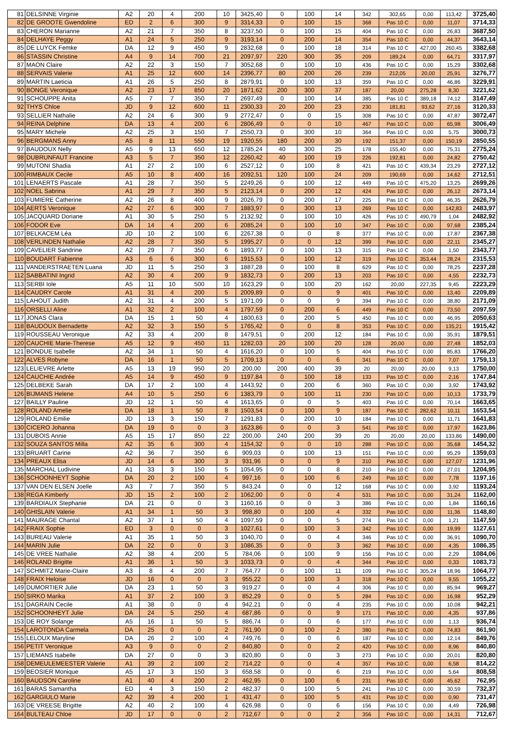| 81 | DELSINNE Virginie | A2 | 20 | 4 | 200 | 10 | 3425,40 | 0 | 100 | 14 | 342 | 302,65 | 0,00 | 113,42 | 3725,40 |
| 82 | DE GROOTE Gwendoline | ED | 2 | 6 | 300 | 9 | 3314,33 | 0 | 100 | 15 | 368 | Pas 10 C | 0,00 | 11,07 | 3714,33 |
| 83 | CHERON Marianne | A2 | 21 | 7 | 350 | 8 | 3237,50 | 0 | 100 | 15 | 404 | Pas 10 C | 0,00 | 26,83 | 3687,50 |
| 84 | DELHAYE Peggy | A1 | 24 | 5 | 250 | 9 | 3193,14 | 0 | 200 | 14 | 354 | Pas 10 C | 0,00 | 44,37 | 3643,14 |
| 85 | DE LUYCK Femke | DA | 12 | 9 | 450 | 9 | 2832,68 | 0 | 100 | 18 | 314 | Pas 10 C | 427,00 | 260,45 | 3382,68 |
| 86 | STASSIN Christine | A4 | 9 | 14 | 700 | 21 | 2097,97 | 220 | 300 | 35 | 209 | 189,24 | 0,00 | 64,71 | 3317,97 |
| 87 | MAON Claire | A2 | 22 | 3 | 150 | 7 | 3052,68 | 0 | 100 | 10 | 436 | Pas 10 C | 0,00 | 15,29 | 3302,68 |
| 88 | SERVAIS Valerie | A1 | 25 | 12 | 600 | 14 | 2396,77 | 80 | 200 | 26 | 239 | 212,05 | 20,00 | 25,91 | 3276,77 |
| 89 | MARTIN Laeticia | A1 | 26 | 5 | 250 | 8 | 2879,91 | 0 | 100 | 13 | 359 | Pas 10 C | 0,00 | 46,86 | 3229,91 |
| 90 | BONGE Veronique | A2 | 23 | 17 | 850 | 20 | 1871,62 | 200 | 300 | 37 | 187 | 20,00 | 275,28 | 8,30 | 3221,62 |
| 91 | SCHOUPPE Anita | A5 | 7 | 7 | 350 | 7 | 2697,49 | 0 | 100 | 14 | 385 | Pas 10 C | 389,18 | 74,12 | 3147,49 |
| 92 | THYS Chloe | JD | 9 | 12 | 600 | 11 | 2300,33 | 20 | 200 | 23 | 230 | 181,81 | 93,62 | 27,16 | 3120,33 |
| 93 | SELLIER Nathalie | A2 | 24 | 6 | 300 | 9 | 2772,47 | 0 | 0 | 15 | 308 | Pas 10 C | 0,00 | 47,87 | 3072,47 |
| 94 | REINA Delphine | DA | 13 | 4 | 200 | 6 | 2806,49 | 0 | 0 | 10 | 467 | Pas 10 C | 0,00 | 65,98 | 3006,49 |
| 95 | MARY Michele | A2 | 25 | 3 | 150 | 7 | 2550,73 | 0 | 300 | 10 | 364 | Pas 10 C | 0,00 | 5,75 | 3000,73 |
| 96 | BERGMANS Anny | A5 | 8 | 11 | 550 | 19 | 1920,55 | 180 | 200 | 30 | 192 | 151,37 | 0,00 | 150,19 | 2850,55 |
| 97 | BAUDOUX Nelly | A5 | 9 | 13 | 650 | 12 | 1785,24 | 40 | 300 | 25 | 178 | 155,40 | 0,00 | 75,31 | 2775,24 |
| 98 | DUBRUNFAUT Francine | A3 | 5 | 7 | 350 | 12 | 2260,42 | 40 | 100 | 19 | 226 | 192,81 | 0,00 | 24,82 | 2750,42 |
| 99 | MUTONI Shadia | A1 | 27 | 2 | 100 | 6 | 2527,12 | 0 | 100 | 8 | 421 | Pas 10 C | 439,34 | 23,29 | 2727,12 |
| 100 | RIMBAUX Cecile | A5 | 10 | 8 | 400 | 16 | 2092,51 | 120 | 100 | 24 | 209 | 190,69 | 0,00 | 14,62 | 2712,51 |
| 101 | LENAERTS Pascale | A1 | 28 | 7 | 350 | 5 | 2249,26 | 0 | 100 | 12 | 449 | Pas 10 C | 475,20 | 13,25 | 2699,26 |
| 102 | NOEL Sabrina | A1 | 29 | 7 | 350 | 5 | 2123,14 | 0 | 200 | 12 | 424 | Pas 10 C | 0,00 | 26,12 | 2673,14 |
| 103 | FUMIERE Catherine | A2 | 26 | 8 | 400 | 9 | 2026,79 | 0 | 200 | 17 | 225 | Pas 10 C | 0,00 | 46,35 | 2626,79 |
| 104 | AERTS Veronique | A2 | 27 | 6 | 300 | 7 | 1883,97 | 0 | 300 | 13 | 269 | Pas 10 C | 0,00 | 142,83 | 2483,97 |
| 105 | JACQUARD Doriane | A1 | 30 | 5 | 250 | 5 | 2132,92 | 0 | 100 | 10 | 426 | Pas 10 C | 490,79 | 1,04 | 2482,92 |
| 106 | FODOR Eve | DA | 14 | 4 | 200 | 6 | 2085,24 | 0 | 100 | 10 | 347 | Pas 10 C | 0,00 | 97,68 | 2385,24 |
| 107 | BELKACEM Léa | JD | 10 | 2 | 100 | 6 | 2267,38 | 0 | 0 | 8 | 377 | Pas 10 C | 0,00 | 17,87 | 2367,38 |
| 108 | VERLINDEN Nathalie | A2 | 28 | 7 | 350 | 5 | 1995,27 | 0 | 0 | 12 | 399 | Pas 10 C | 0,00 | 22,11 | 2345,27 |
| 109 | CAVELIER Sandrine | A2 | 29 | 7 | 350 | 6 | 1893,77 | 0 | 100 | 13 | 315 | Pas 10 C | 0,00 | 1,50 | 2343,77 |
| 110 | BOUDART Fabienne | A3 | 6 | 6 | 300 | 6 | 1915,53 | 0 | 100 | 12 | 319 | Pas 10 C | 353,44 | 28,24 | 2315,53 |
| 111 | VANDERSTRAETEN Luana | JD | 11 | 5 | 250 | 3 | 1887,28 | 0 | 100 | 8 | 629 | Pas 10 C | 0,00 | 78,25 | 2237,28 |
| 112 | SABBATINI Ingrid | A2 | 30 | 4 | 200 | 9 | 1832,73 | 0 | 200 | 13 | 203 | Pas 10 C | 0,00 | 4,55 | 2232,73 |
| 113 | SERBI Iole | A5 | 11 | 10 | 500 | 10 | 1623,29 | 0 | 100 | 20 | 162 | 20,00 | 227,35 | 9,45 | 2223,29 |
| 114 | CAUDRY Carole | A1 | 31 | 4 | 200 | 5 | 2009,89 | 0 | 0 | 9 | 401 | Pas 10 C | 0,00 | 13,40 | 2209,89 |
| 115 | LAHOUT Judith | A2 | 31 | 4 | 200 | 5 | 1971,09 | 0 | 0 | 9 | 394 | Pas 10 C | 0,00 | 38,80 | 2171,09 |
| 116 | ORSELLI Aline | A1 | 32 | 2 | 100 | 4 | 1797,59 | 0 | 200 | 6 | 449 | Pas 10 C | 0,00 | 73,50 | 2097,59 |
| 117 | JONAS Clara | DA | 15 | 1 | 50 | 4 | 1800,63 | 0 | 200 | 5 | 450 | Pas 10 C | 0,00 | 46,95 | 2050,63 |
| 118 | BAUDOUX Bernadette | A2 | 32 | 3 | 150 | 5 | 1765,42 | 0 | 0 | 8 | 353 | Pas 10 C | 0,00 | 135,21 | 1915,42 |
| 119 | ROUSSEAU Veronique | A2 | 33 | 4 | 200 | 8 | 1479,51 | 0 | 200 | 12 | 184 | Pas 10 C | 0,00 | 35,91 | 1879,51 |
| 120 | CAUCHIE Marie-Therese | A5 | 12 | 9 | 450 | 11 | 1282,03 | 20 | 100 | 20 | 128 | 20,00 | 0,00 | 27,48 | 1852,03 |
| 121 | BONDUE Isabelle | A2 | 34 | 1 | 50 | 4 | 1616,20 | 0 | 100 | 5 | 404 | Pas 10 C | 0,00 | 85,83 | 1766,20 |
| 122 | ALVES Robyne | DA | 16 | 1 | 50 | 5 | 1709,13 | 0 | 0 | 6 | 341 | Pas 10 C | 0,00 | 7,07 | 1759,13 |
| 123 | LELIEVRE Arlette | A5 | 13 | 19 | 950 | 20 | 200,00 | 200 | 400 | 39 | 20 | 20,00 | 20,00 | 9,13 | 1750,00 |
| 124 | CAUCHIE Andrée | A5 | 14 | 9 | 450 | 9 | 1197,84 | 0 | 100 | 18 | 133 | Pas 10 C | 0,00 | 2,16 | 1747,84 |
| 125 | DELBEKE Sarah | DA | 17 | 2 | 100 | 4 | 1443,92 | 0 | 200 | 6 | 360 | Pas 10 C | 0,00 | 3,92 | 1743,92 |
| 126 | BIJMANS Helene | A4 | 10 | 5 | 250 | 6 | 1383,79 | 0 | 100 | 11 | 230 | Pas 10 C | 0,00 | 10,13 | 1733,79 |
| 127 | BAILLY Pauline | JD | 12 | 1 | 50 | 4 | 1613,65 | 0 | 0 | 5 | 403 | Pas 10 C | 0,00 | 70,14 | 1663,65 |
| 128 | ROLAND Amelie | DA | 18 | 1 | 50 | 8 | 1503,54 | 0 | 100 | 9 | 187 | Pas 10 C | 282,62 | 10,11 | 1653,54 |
| 129 | ROLAND Emilie | JD | 13 | 3 | 150 | 7 | 1291,83 | 0 | 200 | 10 | 184 | Pas 10 C | 0,00 | 11,71 | 1641,83 |
| 130 | CICERO Johanna | DA | 19 | 0 | 0 | 3 | 1623,86 | 0 | 0 | 3 | 541 | Pas 10 C | 0,00 | 17,97 | 1623,86 |
| 131 | DUBOIS Annie | A5 | 15 | 17 | 850 | 22 | 200,00 | 240 | 200 | 39 | 20 | 20,00 | 20,00 | 133,86 | 1490,00 |
| 132 | SOUZA SANTOS Milla | A2 | 35 | 6 | 300 | 4 | 1154,32 | 0 | 0 | 10 | 288 | Pas 10 C | 0,00 | 35,68 | 1454,32 |
| 133 | BRUART Carine | A2 | 36 | 7 | 350 | 6 | 909,03 | 0 | 100 | 13 | 151 | Pas 10 C | 0,00 | 95,29 | 1359,03 |
| 134 | PREAUX Elisa | JD | 14 | 6 | 300 | 3 | 931,96 | 0 | 0 | 9 | 310 | Pas 10 C | 0,00 | 127,07 | 1231,96 |
| 135 | MARCHAL Ludivine | A1 | 33 | 3 | 150 | 5 | 1054,95 | 0 | 0 | 8 | 210 | Pas 10 C | 0,00 | 27,01 | 1204,95 |
| 136 | SCHOONHEYT Sophie | DA | 20 | 2 | 100 | 4 | 997,16 | 0 | 100 | 6 | 249 | Pas 10 C | 0,00 | 7,78 | 1197,16 |
| 137 | VAN DEN ELSEN Joelle | A3 | 7 | 7 | 350 | 5 | 843,24 | 0 | 0 | 12 | 168 | Pas 10 C | 0,00 | 3,92 | 1193,24 |
| 138 | REGA Kimberly | JD | 15 | 2 | 100 | 2 | 1062,00 | 0 | 0 | 4 | 531 | Pas 10 C | 0,00 | 31,24 | 1162,00 |
| 139 | BARDIAUX Stephanie | DA | 21 | 0 | 0 | 3 | 1160,16 | 0 | 0 | 3 | 386 | Pas 10 C | 0,00 | 1,84 | 1160,16 |
| 140 | GHISLAIN Valerie | A1 | 34 | 1 | 50 | 3 | 998,80 | 0 | 100 | 4 | 332 | Pas 10 C | 0,00 | 11,36 | 1148,80 |
| 141 | MAURAGE Chantal | A2 | 37 | 1 | 50 | 4 | 1097,59 | 0 | 0 | 5 | 274 | Pas 10 C | 0,00 | 1,21 | 1147,59 |
| 142 | FRAIX Sophie | ED | 3 | 0 | 0 | 3 | 1027,61 | 0 | 100 | 3 | 342 | Pas 10 C | 0,00 | 19,99 | 1127,61 |
| 143 | BUREAU Valerie | A1 | 35 | 1 | 50 | 3 | 1040,70 | 0 | 0 | 4 | 346 | Pas 10 C | 0,00 | 36,91 | 1090,70 |
| 144 | MARIN Julie | DA | 22 | 0 | 0 | 3 | 1086,35 | 0 | 0 | 3 | 362 | Pas 10 C | 0,00 | 4,35 | 1086,35 |
| 145 | DE VREE Nathalie | A2 | 38 | 4 | 200 | 5 | 784,06 | 0 | 100 | 9 | 156 | Pas 10 C | 0,00 | 2,29 | 1084,06 |
| 146 | ROLAND Brigitte | A1 | 36 | 1 | 50 | 3 | 1033,73 | 0 | 0 | 4 | 344 | Pas 10 C | 0,00 | 0,33 | 1083,73 |
| 147 | SCHMITZ Marie-Claire | A3 | 8 | 4 | 200 | 7 | 764,77 | 0 | 100 | 11 | 109 | Pas 10 C | 305,24 | 18,96 | 1064,77 |
| 148 | FRAIX Heloise | JD | 16 | 0 | 0 | 3 | 955,22 | 0 | 100 | 3 | 318 | Pas 10 C | 0,00 | 9,55 | 1055,22 |
| 149 | DUMORTIER Julie | DA | 23 | 1 | 50 | 3 | 919,27 | 0 | 0 | 4 | 306 | Pas 10 C | 0,00 | 85,94 | 969,27 |
| 150 | SIRKO Marika | A1 | 37 | 2 | 100 | 3 | 852,29 | 0 | 0 | 5 | 284 | Pas 10 C | 0,00 | 16,98 | 952,29 |
| 151 | DAGRAIN Cecile | A1 | 38 | 0 | 0 | 4 | 942,21 | 0 | 0 | 4 | 235 | Pas 10 C | 0,00 | 10,08 | 942,21 |
| 152 | SCHOONHEYT Julie | DA | 24 | 5 | 250 | 4 | 687,86 | 0 | 0 | 9 | 171 | Pas 10 C | 0,00 | 4,35 | 937,86 |
| 153 | DE ROY Solange | A5 | 16 | 1 | 50 | 5 | 886,74 | 0 | 0 | 6 | 177 | Pas 10 C | 0,00 | 1,13 | 936,74 |
| 154 | LAROTONDA Carmela | DA | 25 | 0 | 0 | 2 | 761,90 | 0 | 100 | 2 | 380 | Pas 10 C | 0,00 | 74,83 | 861,90 |
| 155 | LELOUX Maryline | DA | 26 | 2 | 100 | 4 | 749,76 | 0 | 0 | 6 | 187 | Pas 10 C | 0,00 | 12,14 | 849,76 |
| 156 | PETIT Veronique | A3 | 9 | 0 | 0 | 2 | 840,80 | 0 | 0 | 2 | 420 | Pas 10 C | 0,00 | 8,96 | 840,80 |
| 157 | LIEMANS Isabelle | DA | 27 | 0 | 0 | 3 | 820,80 | 0 | 0 | 3 | 273 | Pas 10 C | 0,00 | 20,01 | 820,80 |
| 158 | DEMEULEMEESTER Valerie | A1 | 39 | 2 | 100 | 2 | 714,22 | 0 | 0 | 4 | 357 | Pas 10 C | 0,00 | 6,58 | 814,22 |
| 159 | BEOSIER Monique | A5 | 17 | 3 | 150 | 3 | 658,58 | 0 | 0 | 6 | 219 | Pas 10 C | 0,00 | 5,64 | 808,58 |
| 160 | BAUDSON Caroline | A1 | 40 | 4 | 200 | 2 | 462,95 | 0 | 100 | 6 | 231 | Pas 10 C | 0,00 | 45,62 | 762,95 |
| 161 | BARAS Samantha | ED | 4 | 3 | 150 | 2 | 482,37 | 0 | 100 | 5 | 241 | Pas 10 C | 0,00 | 30,59 | 732,37 |
| 162 | GARGIULO Marie | A2 | 39 | 4 | 200 | 1 | 431,47 | 0 | 100 | 5 | 431 | Pas 10 C | 0,00 | 0,90 | 731,47 |
| 163 | DE VREESE Brigitte | A2 | 40 | 2 | 100 | 4 | 626,98 | 0 | 0 | 6 | 156 | Pas 10 C | 0,00 | 4,49 | 726,98 |
| 164 | BULTEAU Chloe | JD | 17 | 0 | 0 | 2 | 712,67 | 0 | 0 | 2 | 356 | Pas 10 C | 0,00 | 14,31 | 712,67 |